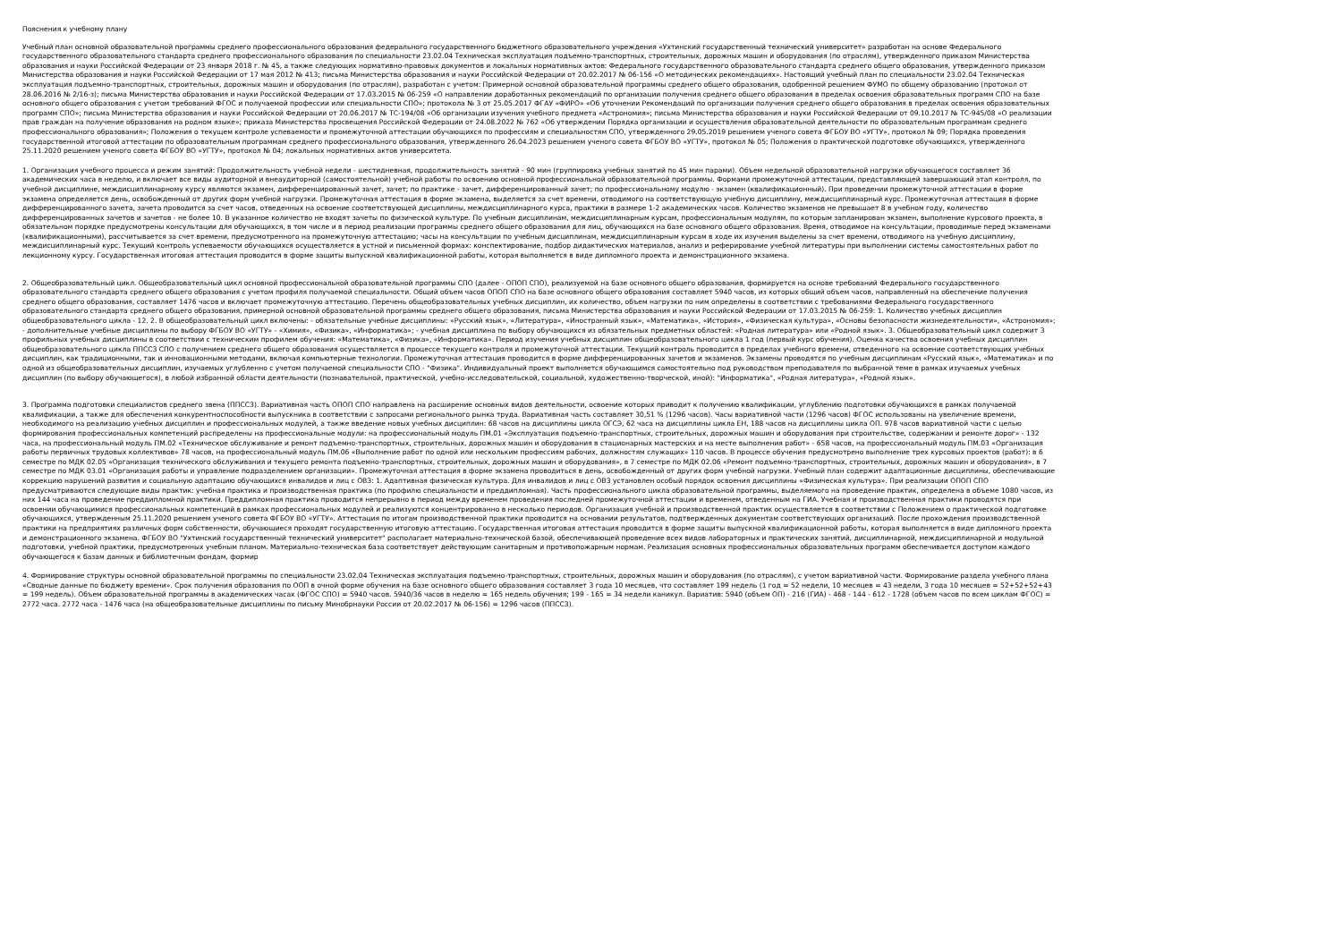Пояснения к учебному плану
Учебный план основной образовательной программы среднего профессионального образования федерального государственного бюджетного образовательного учреждения «Ухтинский государственный технический университет» разработан на основе Федерального государственного образовательного стандарта среднего профессионального образования по специальности 23.02.04 Техническая эксплуатация подъемно-транспортных, строительных, дорожных машин и оборудования (по отраслям), утвержденного приказом Министерства образования и науки Российской Федерации от 23 января 2018 г. № 45, а также следующих нормативно-правовых документов и локальных нормативных актов: Федерального государственного образовательного стандарта среднего общего образования, утвержденного приказом Министерства образования и науки Российской Федерации от 17 мая 2012 № 413; письма Министерства образования и науки Российской Федерации от 20.02.2017 № 06-156 «О методических рекомендациях». Настоящий учебный план по специальности 23.02.04 Техническая эксплуатация подъемно-транспортных, строительных, дорожных машин и оборудования (по отраслям), разработан с учетом: Примерной основной образовательной программы среднего общего образования, одобренной решением ФУМО по общему образованию (протокол от 28.06.2016 № 2/16-з); письма Министерства образования и науки Российской Федерации от 17.03.2015 № 06-259 «О направлении доработанных рекомендаций по организации получения среднего общего образования в пределах освоения образовательных программ СПО на базе основного общего образования с учетом требований ФГОС и получаемой профессии или специальности СПО»; протокола № 3 от 25.05.2017 ФГАУ «ФИРО» «Об уточнении Рекомендаций по организации получения среднего общего образования в пределах освоения образовательных программ СПО»; письма Министерства образования и науки Российской Федерации от 20.06.2017 № ТС-194/08 «Об организации изучения учебного предмета «Астрономия»; письма Министерства образования и науки Российской Федерации от 09.10.2017 № ТС-945/08 «О реализации прав граждан на получение образования на родном языке»; приказа Министерства просвещения Российской Федерации от 24.08.2022 № 762 «Об утверждении Порядка организации и осуществления образовательной деятельности по образовательным программам среднего профессионального образования»; Положения о текущем контроле успеваемости и промежуточной аттестации обучающихся по профессиям и специальностям СПО, утвержденного 29.05.2019 решением ученого совета ФГБОУ ВО «УГТУ», протокол № 09; Порядка проведения государственной итоговой аттестации по образовательным программам среднего профессионального образования, утвержденного 26.04.2023 решением ученого совета ФГБОУ ВО «УГТУ», протокол № 05; Положения о практической подготовке обучающихся, утвержденного 25.11.2020 решением ученого совета ФГБОУ ВО «УГТУ», протокол № 04; локальных нормативных актов университета.
1. Организация учебного процесса и режим занятий: Продолжительность учебной недели - шестидневная, продолжительность занятий - 90 мин (группировка учебных занятий по 45 мин парами). Объем недельной образовательной нагрузки обучающегося составляет 36 академических часа в неделю, и включает все виды аудиторной и внеаудиторной (самостоятельной) учебной работы по освоению основной профессиональной образовательной программы. Формами промежуточной аттестации, представляющей завершающий этап контроля, по учебной дисциплине, междисциплинарному курсу являются экзамен, дифференцированный зачет, зачет; по практике - зачет, дифференцированный зачет; по профессиональному модулю - экзамен (квалификационный). При проведении промежуточной аттестации в форме экзамена определяется день, освобожденный от других форм учебной нагрузки. Промежуточная аттестация в форме экзамена, выделяется за счет времени, отводимого на соответствующую учебную дисциплину, междисциплинарный курс. Промежуточная аттестация в форме дифференцированного зачета, зачета проводится за счет часов, отведенных на освоение соответствующей дисциплины, междисциплинарного курса, практики в размере 1-2 академических часов. Количество экзаменов не превышает 8 в учебном году, количество дифференцированных зачетов и зачетов - не более 10. В указанное количество не входят зачеты по физической культуре. По учебным дисциплинам, междисциплинарным курсам, профессиональным модулям, по которым запланирован экзамен, выполнение курсового проекта, в обязательном порядке предусмотрены консультации для обучающихся, в том числе и в период реализации программы среднего общего образования для лиц, обучающихся на базе основного общего образования. Время, отводимое на консультации, проводимые перед экзаменами (квалификационными), рассчитывается за счет времени, предусмотренного на промежуточную аттестацию; часы на консультации по учебным дисциплинам, междисциплинарным курсам в ходе их изучения выделены за счет времени, отводимого на учебную дисциплину, междисциплинарный курс. Текущий контроль успеваемости обучающихся осуществляется в устной и письменной формах: конспектирование, подбор дидактических материалов, анализ и реферирование учебной литературы при выполнении системы самостоятельных работ по лекционному курсу. Государственная итоговая аттестация проводится в форме защиты выпускной квалификационной работы, которая выполняется в виде дипломного проекта и демонстрационного экзамена.
2. Общеобразовательный цикл. Общеобразовательный цикл основной профессиональной образовательной программы СПО (далее - ОПОП СПО), реализуемой на базе основного общего образования, формируется на основе требований Федерального государственного образовательного стандарта среднего общего образования с учетом профиля получаемой специальности. Общий объем часов ОПОП СПО на базе основного общего образования составляет 5940 часов, из которых общий объем часов, направленный на обеспечение получения среднего общего образования, составляет 1476 часов и включает промежуточную аттестацию. Перечень общеобразовательных учебных дисциплин, их количество, объем нагрузки по ним определены в соответствии с требованиями Федерального государственного образовательного стандарта среднего общего образования, примерной основной образовательной программы среднего общего образования, письма Министерства образования и науки Российской Федерации от 17.03.2015 № 06-259: 1. Количество учебных дисциплин общеобразовательного цикла - 12. 2. В общеобразовательный цикл включены: - обязательные учебные дисциплины: «Русский язык», «Литература», «Иностранный язык», «Математика», «История», «Физическая культура», «Основы безопасности жизнедеятельности», «Астрономия»; - дополнительные учебные дисциплины по выбору ФГБОУ ВО «УГТУ» - «Химия», «Физика», «Информатика»; - учебная дисциплина по выбору обучающихся из обязательных предметных областей: «Родная литература» или «Родной язык». 3. Общеобразовательный цикл содержит 3 профильных учебных дисциплины в соответствии с техническим профилем обучения: «Математика», «Физика», «Информатика». Период изучения учебных дисциплин общеобразовательного цикла 1 год (первый курс обучения). Оценка качества освоения учебных дисциплин общеобразовательного цикла ППССЗ СПО с получением среднего общего образования осуществляется в процессе текущего контроля и промежуточной аттестации. Текущий контроль проводится в пределах учебного времени, отведенного на освоение соответствующих учебных дисциплин, как традиционными, так и инновационными методами, включая компьютерные технологии. Промежуточная аттестация проводится в форме дифференцированных зачетов и экзаменов. Экзамены проводятся по учебным дисциплинам «Русский язык», «Математика» и по одной из общеобразовательных дисциплин, изучаемых углубленно с учетом получаемой специальности СПО - "Физика". Индивидуальный проект выполняется обучающимся самостоятельно под руководством преподавателя по выбранной теме в рамках изучаемых учебных дисциплин (по выбору обучающегося), в любой избранной области деятельности (познавательной, практической, учебно-исследовательской, социальной, художественно-творческой, иной): "Информатика", «Родная литература», «Родной язык».
3. Программа подготовки специалистов среднего звена (ППССЗ). Вариативная часть ОПОП СПО направлена на расширение основных видов деятельности, освоение которых приводит к получению квалификации, углублению подготовки обучающихся в рамках получаемой квалификации, а также для обеспечения конкурентноспособности выпускника в соответствии с запросами регионального рынка труда. Вариативная часть составляет 30,51 % (1296 часов). Часы вариативной части (1296 часов) ФГОС использованы на увеличение времени, необходимого на реализацию учебных дисциплин и профессиональных модулей, а также введение новых учебных дисциплин: 68 часов на дисциплины цикла ОГСЭ, 62 часа на дисциплины цикла ЕН, 188 часов на дисциплины цикла ОП. 978 часов вариативной части с целью формирования профессиональных компетенций распределены на профессиональные модули: на профессиональный модуль ПМ.01 «Эксплуатация подъемно-транспортных, строительных, дорожных машин и оборудования при строительстве, содержании и ремонте дорог» - 132 часа, на профессиональный модуль ПМ.02 «Техническое обслуживание и ремонт подъемно-транспортных, строительных, дорожных машин и оборудования в стационарных мастерских и на месте выполнения работ» - 658 часов, на профессиональный модуль ПМ.03 «Организация работы первичных трудовых коллективов» 78 часов, на профессиональный модуль ПМ.06 «Выполнение работ по одной или нескольким профессиям рабочих, должностям служащих» 110 часов. В процессе обучения предусмотрено выполнение трех курсовых проектов (работ): в 6 семестре по МДК 02.05 «Организация технического обслуживания и текущего ремонта подъемно-транспортных, строительных, дорожных машин и оборудования», в 7 семестре по МДК 02.06 «Ремонт подъемно-транспортных, строительных, дорожных машин и оборудования», в 7 семестре по МДК 03.01 «Организация работы и управление подразделением организации». Промежуточная аттестация в форме экзамена проводиться в день, освобожденный от других форм учебной нагрузки. Учебный план содержит адаптационные дисциплины, обеспечивающие коррекцию нарушений развития и социальную адаптацию обучающихся инвалидов и лиц с ОВЗ: 1. Адаптивная физическая культура. Для инвалидов и лиц с ОВЗ установлен особый порядок освоения дисциплины «Физическая культура». При реализации ОПОП СПО предусматриваются следующие виды практик: учебная практика и производственная практика (по профилю специальности и преддипломная). Часть профессионального цикла образовательной программы, выделяемого на проведение практик, определена в объеме 1080 часов, из них 144 часа на проведение преддипломной практики. Преддипломная практика проводится непрерывно в период между временем проведения последней промежуточной аттестации и временем, отведенным на ГИА. Учебная и производственная практики проводятся при освоении обучающимися профессиональных компетенций в рамках профессиональных модулей и реализуются концентрированно в несколько периодов. Организация учебной и производственной практик осуществляется в соответствии с Положением о практической подготовке обучающихся, утвержденным 25.11.2020 решением ученого совета ФГБОУ ВО «УГТУ». Аттестация по итогам производственной практики проводится на основании результатов, подтвержденных документам соответствующих организаций. После прохождения производственной практики на предприятиях различных форм собственности, обучающиеся проходят государственную итоговую аттестацию. Государственная итоговая аттестация проводится в форме защиты выпускной квалификационной работы, которая выполняется в виде дипломного проекта и демонстрационного экзамена. ФГБОУ ВО "Ухтинский государственный технический университет" располагает материально-технической базой, обеспечивающей проведение всех видов лабораторных и практических занятий, дисциплинарной, междисциплинарной и модульной подготовки, учебной практики, предусмотренных учебным планом. Материально-техническая база соответствует действующим санитарным и противопожарным нормам. Реализация основных профессиональных образовательных программ обеспечивается доступом каждого обучающегося к базам данных и библиотечным фондам, формир
4. Формирование структуры основной образовательной программы по специальности 23.02.04 Техническая эксплуатация подъемно-транспортных, строительных, дорожных машин и оборудования (по отраслям), с учетом вариативной части. Формирование раздела учебного плана «Сводные данные по бюджету времени». Срок получения образования по ООП в очной форме обучения на базе основного общего образования составляет 3 года 10 месяцев, что составляет 199 недель (1 год = 52 недели, 10 месяцев = 43 недели, 3 года 10 месяцев = 52+52+52+43 = 199 недель). Объем образовательной программы в академических часах (ФГОС СПО) = 5940 часов. 5940/36 часов в неделю = 165 недель обучения; 199 - 165 = 34 недели каникул. Вариатив: 5940 (объем ОП) - 216 (ГИА) - 468 - 144 - 612 - 1728 (объем часов по всем циклам ФГОС) = 2772 часа. 2772 часа - 1476 часа (на общеобразовательные дисциплины по письму Минобрнауки России от 20.02.2017 № 06-156) = 1296 часов (ППССЗ).